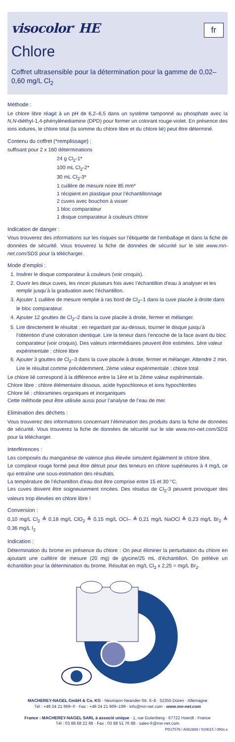visocolor<sup>®</sup> HE
fr
Chlore
Coffret ultrasensible pour la détermination pour la gamme de 0,02–0,60 mg/L Cl<sub>2</sub>
Méthode :
Le chlore libre réagit à un pH de 6,2–6,5 dans un système tamponné au phosphate avec la N,N-diéthyl-1,4-phénylènediamine (DPD) pour former un colorant rouge-violet. En présence des ions iodures, le chlore total (la somme du chlore libre et du chlore lié) peut être déterminé.
Contenu du coffret (*remplissage) :
suffisant pour 2 x 160 déterminations
24 g Cl<sub>2</sub>-1*
100 mL Cl<sub>2</sub>-2*
30 mL Cl<sub>2</sub>-3*
1 cuillère de mesure noire 85 mm*
1 récipient en plastique pour l’échantillonnage
2 cuves avec bouchon à visser
1 bloc comparateur
1 disque comparateur à couleurs chlore
Indication de danger :
Vous trouverez des informations sur les risques sur l’étiquette de l’emballage et dans la fiche de données de sécurité. Vous trouverez la fiche de données de sécurité sur le site www.mn-net.com/SDS pour la télécharger.
Mode d’emploi :
1. Insérer le disque comparateur à couleurs (voir croquis).
2. Ouvrir les deux cuves, les rincer plusieurs fois avec l’échantillon d’eau à analyser et les remplir jusqu’à la graduation avec l’échantillon.
3. Ajouter 1 cuillère de mesure remplie à ras bord de Cl<sub>2</sub>–1 dans la cuve placée à droite dans le bloc comparateur.
4. Ajouter 12 gouttes de Cl<sub>2</sub>–2 dans la cuve placée à droite, fermer et mélanger.
5. Lire directement le résultat : en regardant par au-dessus, tourner le disque jusqu’à l’obtention d’une coloration identique. Lire la teneur dans l’encoche de la face avant du bloc comparateur (voir croquis). Des valeurs intermédiaires peuvent être estimées. 1ère valeur expérimentale : chlore libre
6. Ajouter 3 gouttes de Cl<sub>2</sub>–3 dans la cuve placée à droite, fermer et mélanger. Attendre 2 min. Lire le résultat comme précédemment. 2ème valeur expérimentale : chlore total
Le chlore lié correspond à la différence entre la 1ère et la 2ème valeur expérimentale.
Chlore libre : chlore élémentaire dissous, acide hypochloreux et ions hypochlorites
Chlore lié : chloramines organiques et inorganiques
Cette méthode peut être utilisée aussi pour l’analyse de l’eau de mer.
Elimination des déchets :
Vous trouverez des informations concernant l’élimination des produits dans la fiche de données de sécurité. Vous trouverez la fiche de données de sécurité sur le site www.mn-net.com/SDS pour la télécharger.
Interférences :
Les composés du manganèse de valence plus élevée simulent également le chlore libre.
Le complexe rouge formé peut être détruit pour des teneurs en chlore supérieures à 4 mg/L ce qui entraîne une sous-estimation des résultats.
La température de l’échantillon d’eau doit être comprise entre 15 et 30 °C.
Les cuves doivent être soigneusement rincées. Des résidus de Cl<sub>2</sub>-3 peuvent provoquer des valeurs trop élevées en chlore libre !
Conversion :
0,10 mg/L Cl<sub>2</sub> ≙ 0,18 mg/L ClO<sub>2</sub> ≙ 0,15 mg/L OCl– ≙ 0,21 mg/L NaOCl ≙ 0,23 mg/L Br<sub>2</sub> ≙ 0,36 mg/L I<sub>2</sub>
Indication :
Détermination du brome en présence du chlore : On peut éliminer la perturbation du chlore en ajoutant une cuillère de mesure (20 mg) de glycine/25 mL d’échantillon. On prélève un échantillon pour la détermination du brome. Résultat en mg/L Cl<sub>2</sub> x 2,25 = mg/L Br<sub>2</sub>.
MACHEREY-NAGEL GmbH & Co. KG · Neumann-Neander-Str. 6–8 · 52355 Düren · Allemagne
Tél : +49 24 21 969–0 · Fax : +49 24 21 969–199 · info@mn-net.com · www.mn-net.com
France : MACHEREY-NAGEL SARL à associé unique · 1, rue Gutenberg · 67722 Hoerdt · France
Tél : 03 88 68 22 68 · Fax : 03 88 51 76 88 · sales-fr@mn-net.com
PD17576 / A062880 / 920015 / 090x.x